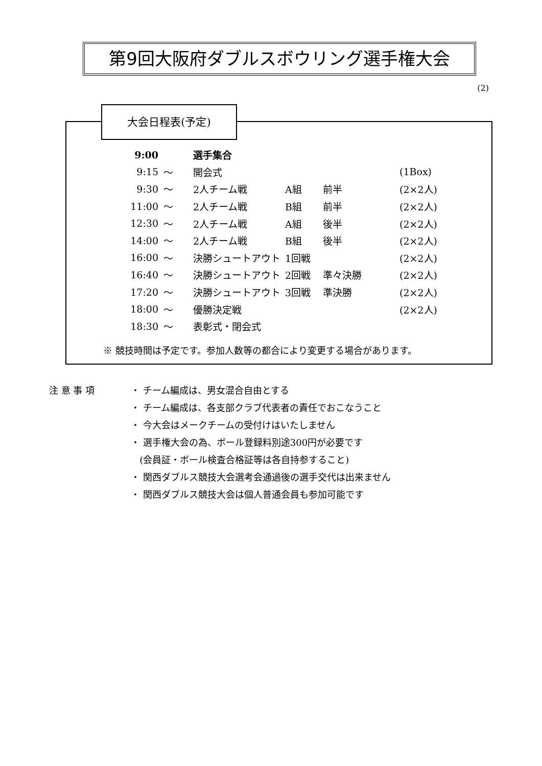第9回大阪府ダブルスボウリング選手権大会
(2)
大会日程表(予定)
| 9:00 | | 選手集合 | | | |
| 9:15 | ～ | 開会式 | | | (1Box) |
| 9:30 | ～ | 2人チーム戦 | A組 | 前半 | (2×2人) |
| 11:00 | ～ | 2人チーム戦 | B組 | 前半 | (2×2人) |
| 12:30 | ～ | 2人チーム戦 | A組 | 後半 | (2×2人) |
| 14:00 | ～ | 2人チーム戦 | B組 | 後半 | (2×2人) |
| 16:00 | ～ | 決勝シュートアウト | 1回戦 | | (2×2人) |
| 16:40 | ～ | 決勝シュートアウト | 2回戦 | 準々決勝 | (2×2人) |
| 17:20 | ～ | 決勝シュートアウト | 3回戦 | 準決勝 | (2×2人) |
| 18:00 | ～ | 優勝決定戦 | | | (2×2人) |
| 18:30 | ～ | 表彰式・閉会式 | | | |
※ 競技時間は予定です。参加人数等の都合により変更する場合があります。
注 意 事 項 ・ チーム編成は、男女混合自由とする
・ チーム編成は、各支部クラブ代表者の責任でおこなうこと
・ 今大会はメークチームの受付けはいたしません
・ 選手権大会の為、ボール登録料別途300円が必要です
(会員証・ボール検査合格証等は各自持参すること)
・ 関西ダブルス競技大会選考会通過後の選手交代は出来ません
・ 関西ダブルス競技大会は個人普通会員も参加可能です